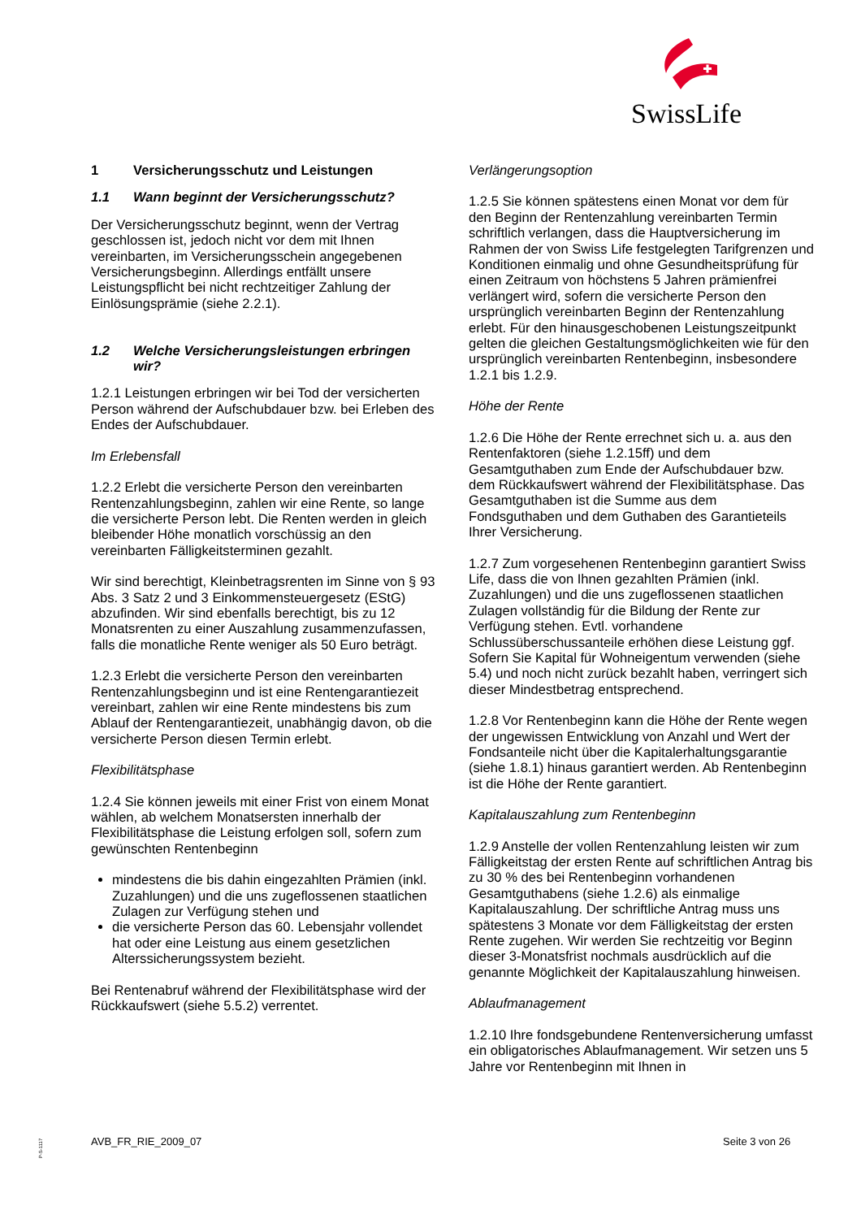SwissLife
1 Versicherungsschutz und Leistungen
1.1 Wann beginnt der Versicherungsschutz?
Der Versicherungsschutz beginnt, wenn der Vertrag geschlossen ist, jedoch nicht vor dem mit Ihnen vereinbarten, im Versicherungsschein angegebenen Versicherungsbeginn. Allerdings entfällt unsere Leistungspflicht bei nicht rechtzeitiger Zahlung der Einlösungsprämie (siehe 2.2.1).
1.2 Welche Versicherungsleistungen erbringen wir?
1.2.1 Leistungen erbringen wir bei Tod der versicherten Person während der Aufschubdauer bzw. bei Erleben des Endes der Aufschubdauer.
Im Erlebensfall
1.2.2 Erlebt die versicherte Person den vereinbarten Rentenzahlungsbeginn, zahlen wir eine Rente, so lange die versicherte Person lebt. Die Renten werden in gleich bleibender Höhe monatlich vorschüssig an den vereinbarten Fälligkeitsterminen gezahlt.
Wir sind berechtigt, Kleinbetragsrenten im Sinne von § 93 Abs. 3 Satz 2 und 3 Einkommensteuergesetz (EStG) abzufinden. Wir sind ebenfalls berechtigt, bis zu 12 Monatsrenten zu einer Auszahlung zusammenzufassen, falls die monatliche Rente weniger als 50 Euro beträgt.
1.2.3 Erlebt die versicherte Person den vereinbarten Rentenzahlungsbeginn und ist eine Rentengarantiezeit vereinbart, zahlen wir eine Rente mindestens bis zum Ablauf der Rentengarantiezeit, unabhängig davon, ob die versicherte Person diesen Termin erlebt.
Flexibilitätsphase
1.2.4 Sie können jeweils mit einer Frist von einem Monat wählen, ab welchem Monatsersten innerhalb der Flexibilitätsphase die Leistung erfolgen soll, sofern zum gewünschten Rentenbeginn
mindestens die bis dahin eingezahlten Prämien (inkl. Zuzahlungen) und die uns zugeflossenen staatlichen Zulagen zur Verfügung stehen und
die versicherte Person das 60. Lebensjahr vollendet hat oder eine Leistung aus einem gesetzlichen Alterssicherungssystem bezieht.
Bei Rentenabruf während der Flexibilitätsphase wird der Rückkaufswert (siehe 5.5.2) verrentet.
Verlängerungsoption
1.2.5 Sie können spätestens einen Monat vor dem für den Beginn der Rentenzahlung vereinbarten Termin schriftlich verlangen, dass die Hauptversicherung im Rahmen der von Swiss Life festgelegten Tarifgrenzen und Konditionen einmalig und ohne Gesundheitsprüfung für einen Zeitraum von höchstens 5 Jahren prämienfrei verlängert wird, sofern die versicherte Person den ursprünglich vereinbarten Beginn der Rentenzahlung erlebt. Für den hinausgeschobenen Leistungszeitpunkt gelten die gleichen Gestaltungsmöglichkeiten wie für den ursprünglich vereinbarten Rentenbeginn, insbesondere 1.2.1 bis 1.2.9.
Höhe der Rente
1.2.6 Die Höhe der Rente errechnet sich u. a. aus den Rentenfaktoren (siehe 1.2.15ff) und dem Gesamtguthaben zum Ende der Aufschubdauer bzw. dem Rückkaufswert während der Flexibilitätsphase. Das Gesamtguthaben ist die Summe aus dem Fondsguthaben und dem Guthaben des Garantieteils Ihrer Versicherung.
1.2.7 Zum vorgesehenen Rentenbeginn garantiert Swiss Life, dass die von Ihnen gezahlten Prämien (inkl. Zuzahlungen) und die uns zugeflossenen staatlichen Zulagen vollständig für die Bildung der Rente zur Verfügung stehen. Evtl. vorhandene Schlussüberschussanteile erhöhen diese Leistung ggf. Sofern Sie Kapital für Wohneigentum verwenden (siehe 5.4) und noch nicht zurück bezahlt haben, verringert sich dieser Mindestbetrag entsprechend.
1.2.8 Vor Rentenbeginn kann die Höhe der Rente wegen der ungewissen Entwicklung von Anzahl und Wert der Fondsanteile nicht über die Kapitalerhaltungsgarantie (siehe 1.8.1) hinaus garantiert werden. Ab Rentenbeginn ist die Höhe der Rente garantiert.
Kapitalauszahlung zum Rentenbeginn
1.2.9 Anstelle der vollen Rentenzahlung leisten wir zum Fälligkeitstag der ersten Rente auf schriftlichen Antrag bis zu 30 % des bei Rentenbeginn vorhandenen Gesamtguthabens (siehe 1.2.6) als einmalige Kapitalauszahlung. Der schriftliche Antrag muss uns spätestens 3 Monate vor dem Fälligkeitstag der ersten Rente zugehen. Wir werden Sie rechtzeitig vor Beginn dieser 3-Monatsfrist nochmals ausdrücklich auf die genannte Möglichkeit der Kapitalauszahlung hinweisen.
Ablaufmanagement
1.2.10 Ihre fondsgebundene Rentenversicherung umfasst ein obligatorisches Ablaufmanagement. Wir setzen uns 5 Jahre vor Rentenbeginn mit Ihnen in
P-S-1117
AVB_FR_RIE_2009_07 Seite 3 von 26